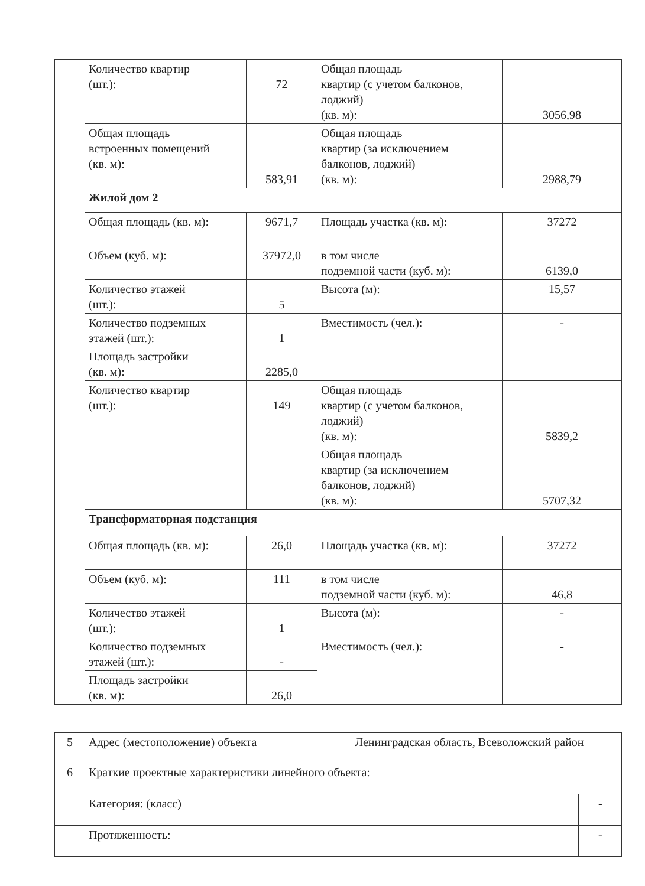| | Количество квартир (шт.): | 72 | Общая площадь квартир (с учетом балконов, лоджий) (кв. м): | 3056,98 |
| | | | Общая площадь квартир (за исключением балконов, лоджий) (кв. м): | 2988,79 |
| | Общая площадь встроенных помещений (кв. м): | 583,91 | | |
| | Жилой дом 2 | | | |
| | Общая площадь (кв. м): | 9671,7 | Площадь участка (кв. м): | 37272 |
| | Объем (куб. м): | 37972,0 | в том числе подземной части (куб. м): | 6139,0 |
| | Количество этажей (шт.): | 5 | Высота (м): | 15,57 |
| | Количество подземных этажей (шт.): | 1 | Вместимость (чел.): | - |
| | Площадь застройки (кв. м): | 2285,0 | | |
| | Количество квартир (шт.): | 149 | Общая площадь квартир (с учетом балконов, лоджий) (кв. м): | 5839,2 |
| | | | Общая площадь квартир (за исключением балконов, лоджий) (кв. м): | 5707,32 |
| | Трансформаторная подстанция | | | |
| | Общая площадь (кв. м): | 26,0 | Площадь участка (кв. м): | 37272 |
| | Объем (куб. м): | 111 | в том числе подземной части (куб. м): | 46,8 |
| | Количество этажей (шт.): | 1 | Высота (м): | - |
| | Количество подземных этажей (шт.): | - | Вместимость (чел.): | - |
| | Площадь застройки (кв. м): | 26,0 | | |
| 5 | Адрес (местоположение) объекта | Ленинградская область, Всеволожский район | |
| 6 | Краткие проектные характеристики линейного объекта: | | |
| | Категория: (класс) | | - |
| | Протяженность: | | - |